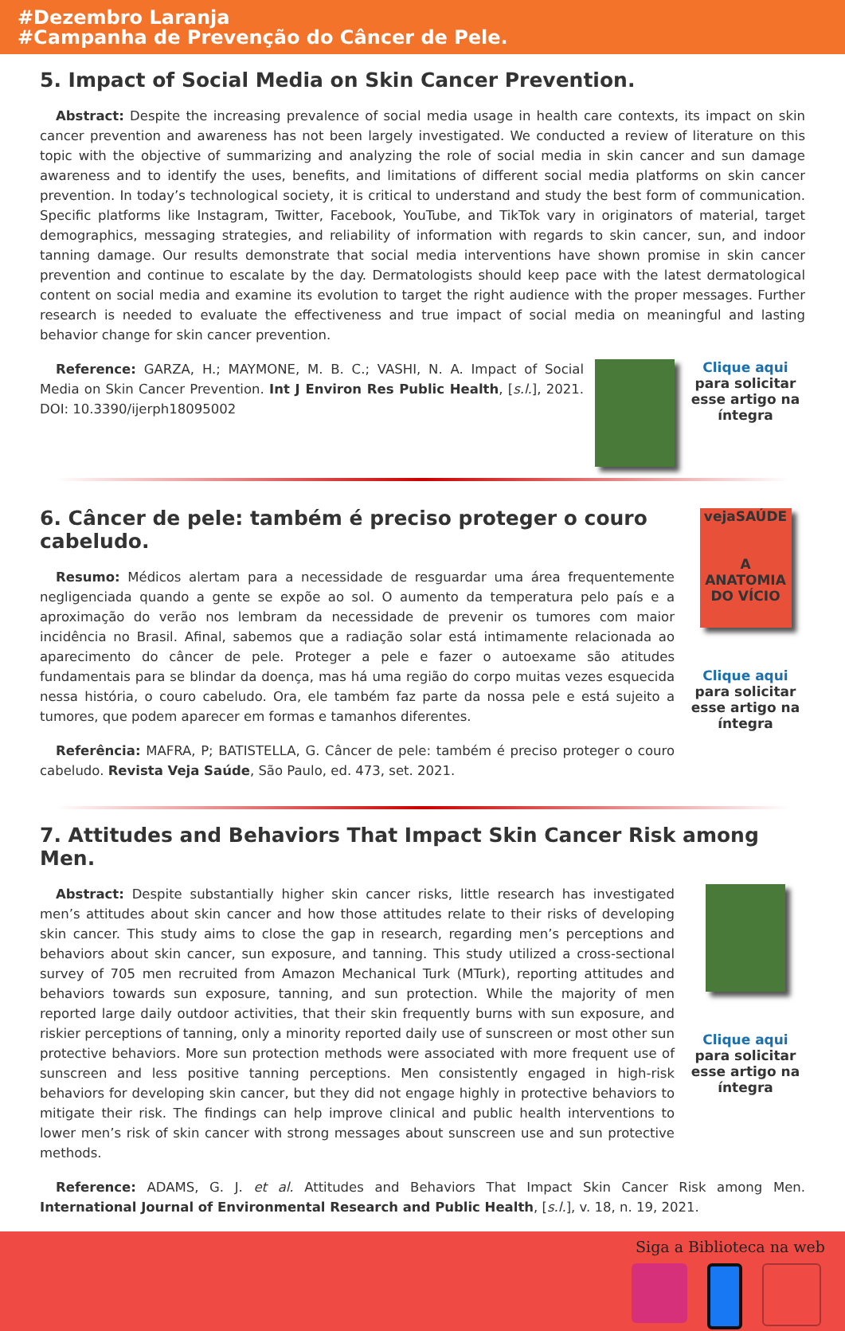#Dezembro Laranja
#Campanha de Prevenção do Câncer de Pele.
5. Impact of Social Media on Skin Cancer Prevention.
Abstract: Despite the increasing prevalence of social media usage in health care contexts, its impact on skin cancer prevention and awareness has not been largely investigated. We conducted a review of literature on this topic with the objective of summarizing and analyzing the role of social media in skin cancer and sun damage awareness and to identify the uses, benefits, and limitations of different social media platforms on skin cancer prevention. In today’s technological society, it is critical to understand and study the best form of communication. Specific platforms like Instagram, Twitter, Facebook, YouTube, and TikTok vary in originators of material, target demographics, messaging strategies, and reliability of information with regards to skin cancer, sun, and indoor tanning damage. Our results demonstrate that social media interventions have shown promise in skin cancer prevention and continue to escalate by the day. Dermatologists should keep pace with the latest dermatological content on social media and examine its evolution to target the right audience with the proper messages. Further research is needed to evaluate the effectiveness and true impact of social media on meaningful and lasting behavior change for skin cancer prevention.
Reference: GARZA, H.; MAYMONE, M. B. C.; VASHI, N. A. Impact of Social Media on Skin Cancer Prevention. Int J Environ Res Public Health, [s.l.], 2021. DOI: 10.3390/ijerph18095002
Clique aqui para solicitar esse artigo na íntegra
6. Câncer de pele: também é preciso proteger o couro cabeludo.
Resumo: Médicos alertam para a necessidade de resguardar uma área frequentemente negligenciada quando a gente se expõe ao sol. O aumento da temperatura pelo país e a aproximação do verão nos lembram da necessidade de prevenir os tumores com maior incidência no Brasil. Afinal, sabemos que a radiação solar está intimamente relacionada ao aparecimento do câncer de pele. Proteger a pele e fazer o autoexame são atitudes fundamentais para se blindar da doença, mas há uma região do corpo muitas vezes esquecida nessa história, o couro cabeludo. Ora, ele também faz parte da nossa pele e está sujeito a tumores, que podem aparecer em formas e tamanhos diferentes.
Referência: MAFRA, P; BATISTELLA, G. Câncer de pele: também é preciso proteger o couro cabeludo. Revista Veja Saúde, São Paulo, ed. 473, set. 2021.
vejaSAÚDE
A ANATOMIA DO VÍCIO
Clique aqui para solicitar esse artigo na íntegra
7. Attitudes and Behaviors That Impact Skin Cancer Risk among Men.
Abstract: Despite substantially higher skin cancer risks, little research has investigated men’s attitudes about skin cancer and how those attitudes relate to their risks of developing skin cancer. This study aims to close the gap in research, regarding men’s perceptions and behaviors about skin cancer, sun exposure, and tanning. This study utilized a cross-sectional survey of 705 men recruited from Amazon Mechanical Turk (MTurk), reporting attitudes and behaviors towards sun exposure, tanning, and sun protection. While the majority of men reported large daily outdoor activities, that their skin frequently burns with sun exposure, and riskier perceptions of tanning, only a minority reported daily use of sunscreen or most other sun protective behaviors. More sun protection methods were associated with more frequent use of sunscreen and less positive tanning perceptions. Men consistently engaged in high-risk behaviors for developing skin cancer, but they did not engage highly in protective behaviors to mitigate their risk. The findings can help improve clinical and public health interventions to lower men’s risk of skin cancer with strong messages about sunscreen use and sun protective methods.
Clique aqui para solicitar esse artigo na íntegra
Reference: ADAMS, G. J. et al. Attitudes and Behaviors That Impact Skin Cancer Risk among Men. International Journal of Environmental Research and Public Health, [s.l.], v. 18, n. 19, 2021.
Siga a Biblioteca na web